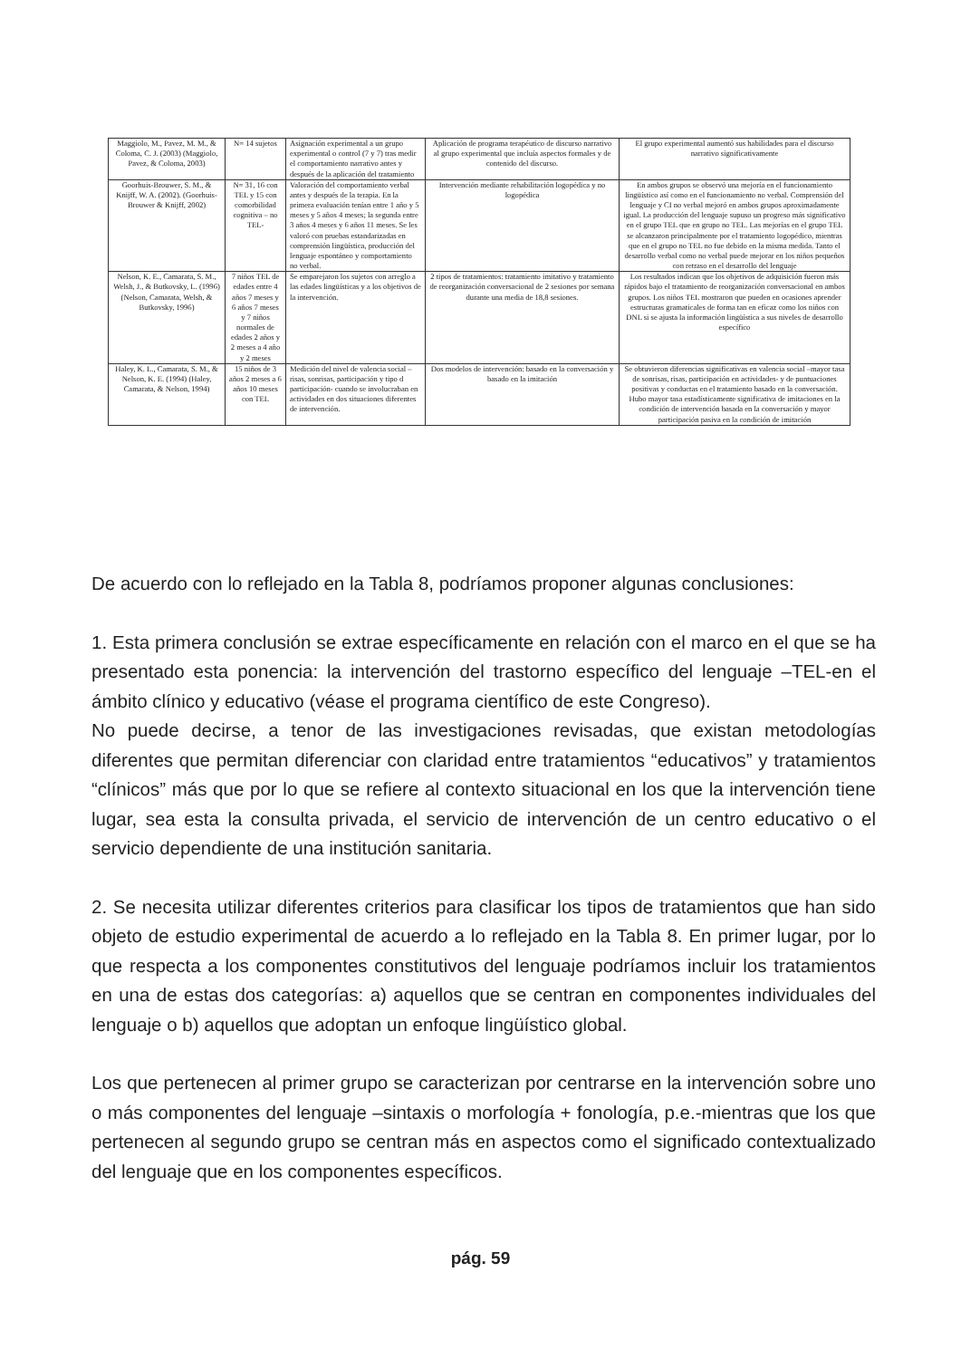| Maggiolo, M., Pavez, M. M., & Coloma, C. J. (2003) (Maggiolo, Pavez, & Coloma, 2003) | N= 14 sujetos | Asignación experimental a un grupo experimental o control (7 y 7) tras medir el comportamiento narrativo antes y después de la aplicación del tratamiento | Aplicación de programa terapéutico de discurso narrativo al grupo experimental que incluía aspectos formales y de contenido del discurso. | El grupo experimental aumentó sus habilidades para el discurso narrativo significativamente |
| Goorhuis-Brouwer, S. M., & Knijff, W. A. (2002). (Goorhuis-Brouwer & Knijff, 2002) | N= 31, 16 con TEL y 15 con comorbilidad cognitiva – no TEL- | Valoración del comportamiento verbal antes y después de la terapia. En la primera evaluación tenían entre 1 año y 5 meses y 5 años 4 meses; la segunda entre 3 años 4 meses y 6 años 11 meses. Se les valoró con pruebas estandarizadas en comprensión lingüística, producción del lenguaje espontáneo y comportamiento no verbal. | Intervención mediante rehabilitación logopédica y no logopédica | En ambos grupos se observó una mejoría en el funcionamiento lingüístico así como en el funcionamiento no verbal. Comprensión del lenguaje y CI no verbal mejoró en ambos grupos aproximadamente igual. La producción del lenguaje supuso un progreso más significativo en el grupo TEL que en grupo no TEL. Las mejorías en el grupo TEL se alcanzaron principalmente por el tratamiento logopédico, mientras que en el grupo no TEL no fue debido en la misma medida. Tanto el desarrollo verbal como no verbal puede mejorar en los niños pequeños con retraso en el desarrollo del lenguaje |
| Nelson, K. E., Camarata, S. M., Welsh, J., & Butkovsky, L. (1996) (Nelson, Camarata, Welsh, & Butkovsky, 1996) | 7 niños TEL de edades entre 4 años 7 meses y 6 años 7 meses y 7 niños normales de edades 2 años y 2 meses a 4 año y 2 meses | Se emparejaron los sujetos con arreglo a las edades lingüísticas y a los objetivos de la intervención. | 2 tipos de tratamientos: tratamiento imitativo y tratamiento de reorganización conversacional de 2 sesiones por semana durante una media de 18,8 sesiones. | Los resultados indican que los objetivos de adquisición fueron más rápidos bajo el tratamiento de reorganización conversacional en ambos grupos. Los niños TEL mostraron que pueden en ocasiones aprender estructuras gramaticales de forma tan en eficaz como los niños con DNL si se ajusta la información lingüística a sus niveles de desarrollo específico |
| Haley, K. L., Camarata, S. M., & Nelson, K. E. (1994) (Haley, Camarata, & Nelson, 1994) | 15 niños de 3 años 2 meses a 6 años 10 meses con TEL | Medición del nivel de valencia social –risas, sonrisas, participación y tipo d participación- cuando se involucraban en actividades en dos situaciones diferentes de intervención. | Dos modelos de intervención: basado en la conversación y basado en la imitación | Se obtuvieron diferencias significativas en valencia social –mayor tasa de sonrisas, risas, participación en actividades- y de puntuaciones positivas y conductas en el tratamiento basado en la conversación. Hubo mayor tasa estadísticamente significativa de imitaciones en la condición de intervención basada en la conversación y mayor participación pasiva en la condición de imitación |
De acuerdo con lo reflejado en la Tabla 8, podríamos proponer algunas conclusiones:
1. Esta primera conclusión se extrae específicamente en relación con el marco en el que se ha presentado esta ponencia: la intervención del trastorno específico del lenguaje –TEL-en el ámbito clínico y educativo (véase el programa científico de este Congreso).
No puede decirse, a tenor de las investigaciones revisadas, que existan metodologías diferentes que permitan diferenciar con claridad entre tratamientos “educativos” y tratamientos “clínicos” más que por lo que se refiere al contexto situacional en los que la intervención tiene lugar, sea esta la consulta privada, el servicio de intervención de un centro educativo o el servicio dependiente de una institución sanitaria.
2. Se necesita utilizar diferentes criterios para clasificar los tipos de tratamientos que han sido objeto de estudio experimental de acuerdo a lo reflejado en la Tabla 8. En primer lugar, por lo que respecta a los componentes constitutivos del lenguaje podríamos incluir los tratamientos en una de estas dos categorías: a) aquellos que se centran en componentes individuales del lenguaje o b) aquellos que adoptan un enfoque lingüístico global.
Los que pertenecen al primer grupo se caracterizan por centrarse en la intervención sobre uno o más componentes del lenguaje –sintaxis o morfología + fonología, p.e.-mientras que los que pertenecen al segundo grupo se centran más en aspectos como el significado contextualizado del lenguaje que en los componentes específicos.
pág. 59